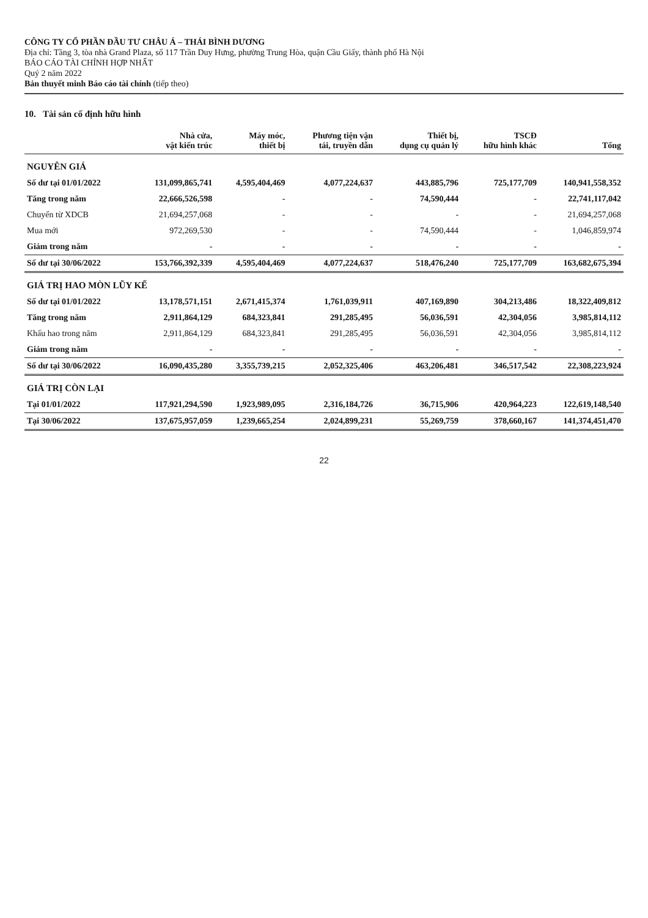CÔNG TY CỔ PHẦN ĐẦU TƯ CHÂU Á – THÁI BÌNH DƯƠNG
Địa chỉ: Tầng 3, tòa nhà Grand Plaza, số 117 Trần Duy Hưng, phường Trung Hòa, quận Cầu Giấy, thành phố Hà Nội
BÁO CÁO TÀI CHÍNH HỢP NHẤT
Quý 2 năm 2022
Bản thuyết minh Báo cáo tài chính (tiếp theo)
10. Tài sản cố định hữu hình
| | Nhà cửa, vật kiến trúc | Máy móc, thiết bị | Phương tiện vận tải, truyền dẫn | Thiết bị, dụng cụ quản lý | TSCĐ hữu hình khác | Tổng |
| --- | --- | --- | --- | --- | --- | --- |
| NGUYÊN GIÁ | | | | | | |
| Số dư tại 01/01/2022 | 131,099,865,741 | 4,595,404,469 | 4,077,224,637 | 443,885,796 | 725,177,709 | 140,941,558,352 |
| Tăng trong năm | 22,666,526,598 | - | - | 74,590,444 | - | 22,741,117,042 |
| Chuyển từ XDCB | 21,694,257,068 | - | - | - | - | 21,694,257,068 |
| Mua mới | 972,269,530 | - | - | 74,590,444 | - | 1,046,859,974 |
| Giảm trong năm | - | - | - | - | - | - |
| Số dư tại 30/06/2022 | 153,766,392,339 | 4,595,404,469 | 4,077,224,637 | 518,476,240 | 725,177,709 | 163,682,675,394 |
| GIÁ TRỊ HAO MÒN LŨY KẾ | | | | | | |
| Số dư tại 01/01/2022 | 13,178,571,151 | 2,671,415,374 | 1,761,039,911 | 407,169,890 | 304,213,486 | 18,322,409,812 |
| Tăng trong năm | 2,911,864,129 | 684,323,841 | 291,285,495 | 56,036,591 | 42,304,056 | 3,985,814,112 |
| Khấu hao trong năm | 2,911,864,129 | 684,323,841 | 291,285,495 | 56,036,591 | 42,304,056 | 3,985,814,112 |
| Giảm trong năm | - | - | - | - | - | - |
| Số dư tại 30/06/2022 | 16,090,435,280 | 3,355,739,215 | 2,052,325,406 | 463,206,481 | 346,517,542 | 22,308,223,924 |
| GIÁ TRỊ CÒN LẠI | | | | | | |
| Tại 01/01/2022 | 117,921,294,590 | 1,923,989,095 | 2,316,184,726 | 36,715,906 | 420,964,223 | 122,619,148,540 |
| Tại 30/06/2022 | 137,675,957,059 | 1,239,665,254 | 2,024,899,231 | 55,269,759 | 378,660,167 | 141,374,451,470 |
22